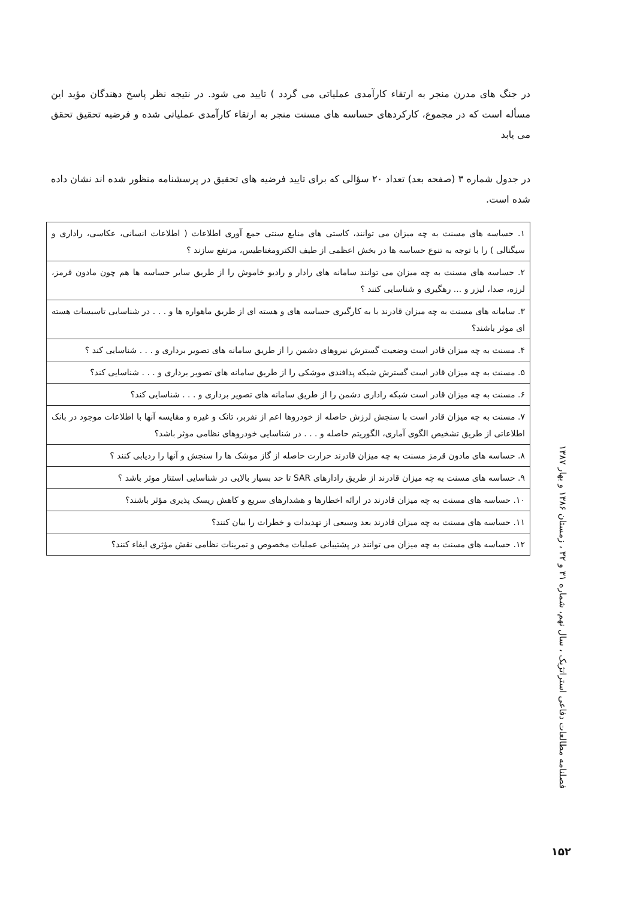در جنگ های مدرن منجر به ارتقاء کارآمدی عملیاتی می گردد ) تایید می شود. در نتیجه نظر پاسخ دهندگان مؤید این مسأله است که در مجموع، کارکردهای حساسه های مسنت منجر به ارتقاء کارآمدی عملیاتی شده و فرضیه تحقیق تحقق می یابد
در جدول شماره ۳ (صفحه بعد) تعداد ۲۰ سؤالی که برای تایید فرضیه های تحقیق در پرسشنامه منظور شده اند نشان داده شده است.
| ۱. حساسه های مسنت به چه میزان می توانند، کاستی های منابع سنتی جمع آوری اطلاعات ( اطلاعات انسانی، عکاسی، راداری و سیگنالی ) را با توجه به تنوع حساسه ها در بخش اعظمی از طیف الکترومغناطیس، مرتفع سازند ؟ |
| ۲. حساسه های مسنت به چه میزان می توانند سامانه های رادار و رادیو خاموش را از طریق سایر حساسه ها هم چون مادون قرمز، لرزه، صدا، لیزر و ... رهگیری و شناسایی کنند ؟ |
| ۳. سامانه های مسنت به چه میزان قادرند با به کارگیری حساسه های و هسته ای از طریق ماهواره ها و . . . در شناسایی تاسیسات هسته ای موثر باشند؟ |
| ۴. مسنت به چه میزان قادر است وضعیت گسترش نیروهای دشمن را از طریق سامانه های تصویر برداری و . . . شناسایی کند ؟ |
| ۵. مسنت به چه میزان قادر است گسترش شبکه پدافندی موشکی را از طریق سامانه های تصویر برداری و . . . شناسایی کند؟ |
| ۶. مسنت به چه میزان قادر است شبکه راداری دشمن را از طریق سامانه های تصویر برداری و . . . شناسایی کند؟ |
| ۷. مسنت به چه میزان قادر است با سنجش لرزش حاصله از خودروها اعم از نفربر، تانک و غیره و مقایسه آنها با اطلاعات موجود در بانک اطلاعاتی از طریق تشخیص الگوی آماری، الگوریتم حاصله و . . . در شناسایی خودروهای نظامی موثر باشد؟ |
| ۸. حساسه های مادون قرمز مسنت به چه میزان قادرند حرارت حاصله از گاز موشک ها را سنجش و آنها را ردیابی کنند ؟ |
| ۹. حساسه های مسنت به چه میزان قادرند از طریق رادارهای SAR تا حد بسیار بالایی در شناسایی استتار موثر باشد ؟ |
| ۱۰. حساسه های مسنت به چه میزان قادرند در ارائه اخطارها و هشدارهای سریع و کاهش ریسک پذیری مؤثر باشند؟ |
| ۱۱. حساسه های مسنت به چه میزان قادرند بعد وسیعی از تهدیدات و خطرات را بیان کنند؟ |
| ۱۲. حساسه های مسنت به چه میزان می توانند در پشتیبانی عملیات مخصوص و تمرینات نظامی نقش مؤثری ایفاء کنند؟ |
فصلنامه مطالعات دفاعی استراتژیک ، سال نهم، شماره ۳۱ و ۳۲ ، زمستان ۱۳۸۶ و بهار ۱۳۸۷
۱۵۲